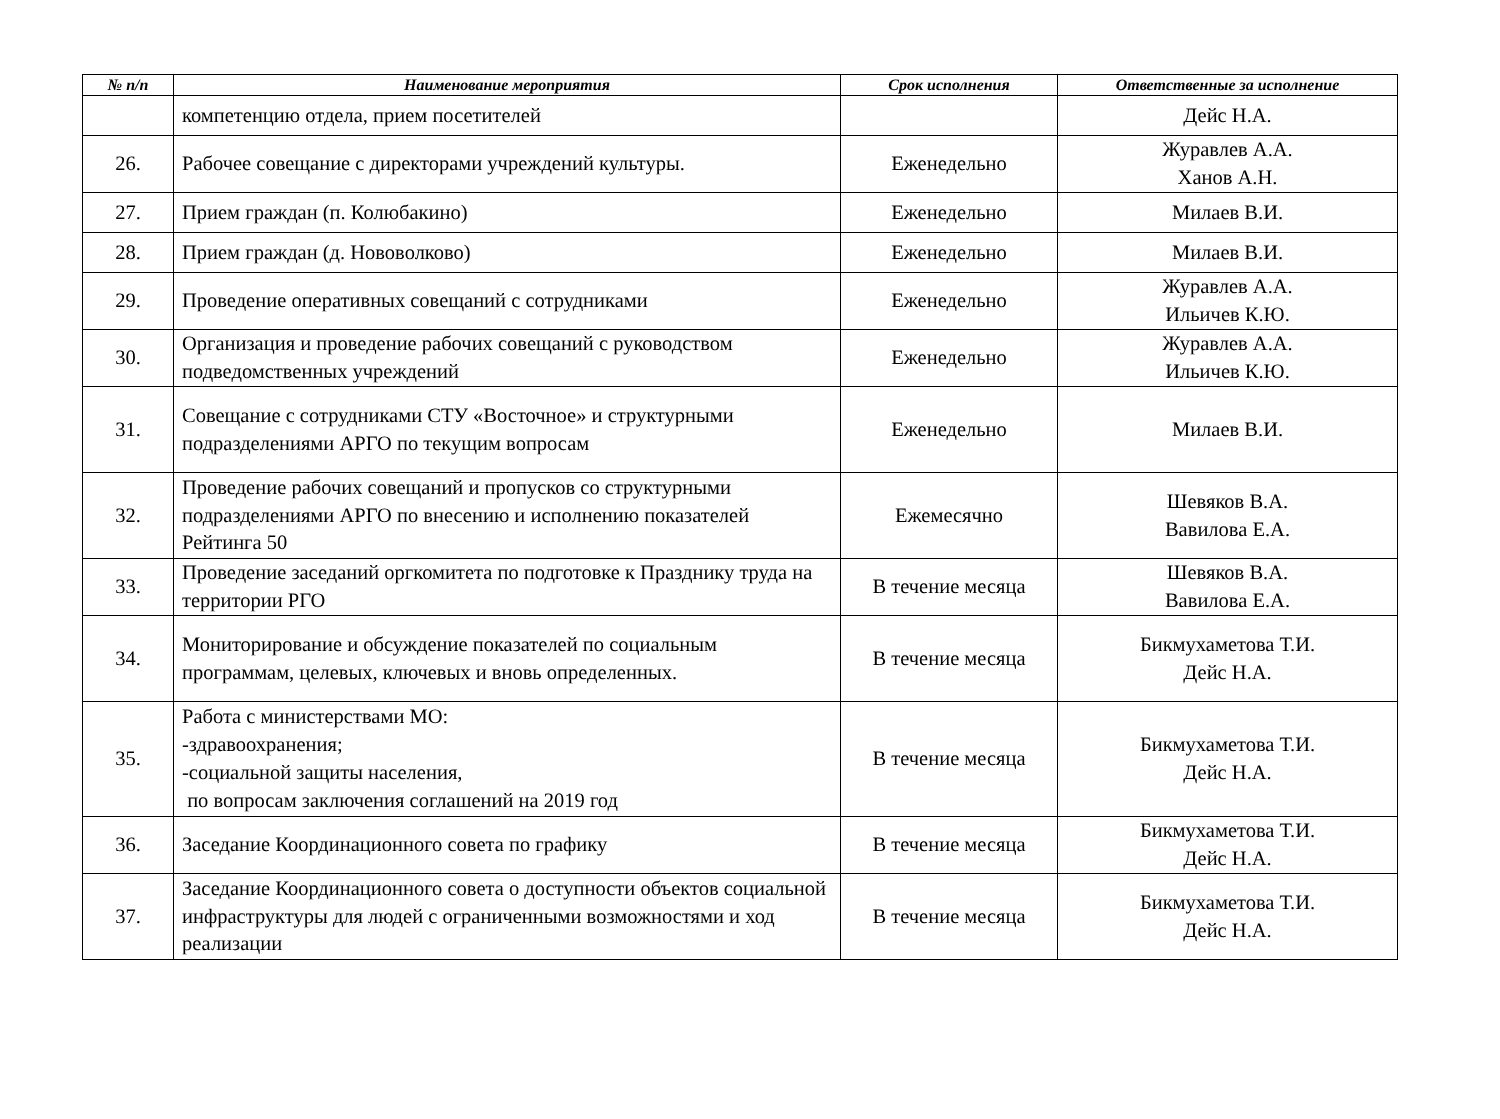| № п/п | Наименование мероприятия | Срок исполнения | Ответственные за исполнение |
| --- | --- | --- | --- |
| | компетенцию отдела, прием посетителей | | Дейс Н.А. |
| 26. | Рабочее совещание с директорами учреждений культуры. | Еженедельно | Журавлев А.А. Ханов А.Н. |
| 27. | Прием граждан (п. Колюбакино) | Еженедельно | Милаев В.И. |
| 28. | Прием граждан (д. Нововолково) | Еженедельно | Милаев В.И. |
| 29. | Проведение оперативных совещаний с сотрудниками | Еженедельно | Журавлев А.А. Ильичев К.Ю. |
| 30. | Организация и проведение рабочих совещаний с руководством подведомственных учреждений | Еженедельно | Журавлев А.А. Ильичев К.Ю. |
| 31. | Совещание с сотрудниками СТУ «Восточное» и структурными подразделениями АРГО по текущим вопросам | Еженедельно | Милаев В.И. |
| 32. | Проведение рабочих совещаний и пропусков со структурными подразделениями АРГО по внесению и исполнению показателей Рейтинга 50 | Ежемесячно | Шевяков В.А. Вавилова Е.А. |
| 33. | Проведение заседаний оргкомитета по подготовке к Празднику труда на территории РГО | В течение месяца | Шевяков В.А. Вавилова Е.А. |
| 34. | Мониторирование и обсуждение показателей по социальным программам, целевых, ключевых и вновь определенных. | В течение месяца | Бикмухаметова Т.И. Дейс Н.А. |
| 35. | Работа с министерствами МО: -здравоохранения; -социальной защиты населения, по вопросам заключения соглашений на 2019 год | В течение месяца | Бикмухаметова Т.И. Дейс Н.А. |
| 36. | Заседание Координационного совета по графику | В течение месяца | Бикмухаметова Т.И. Дейс Н.А. |
| 37. | Заседание Координационного совета о доступности объектов социальной инфраструктуры для людей с ограниченными возможностями и ход реализации | В течение месяца | Бикмухаметова Т.И. Дейс Н.А. |